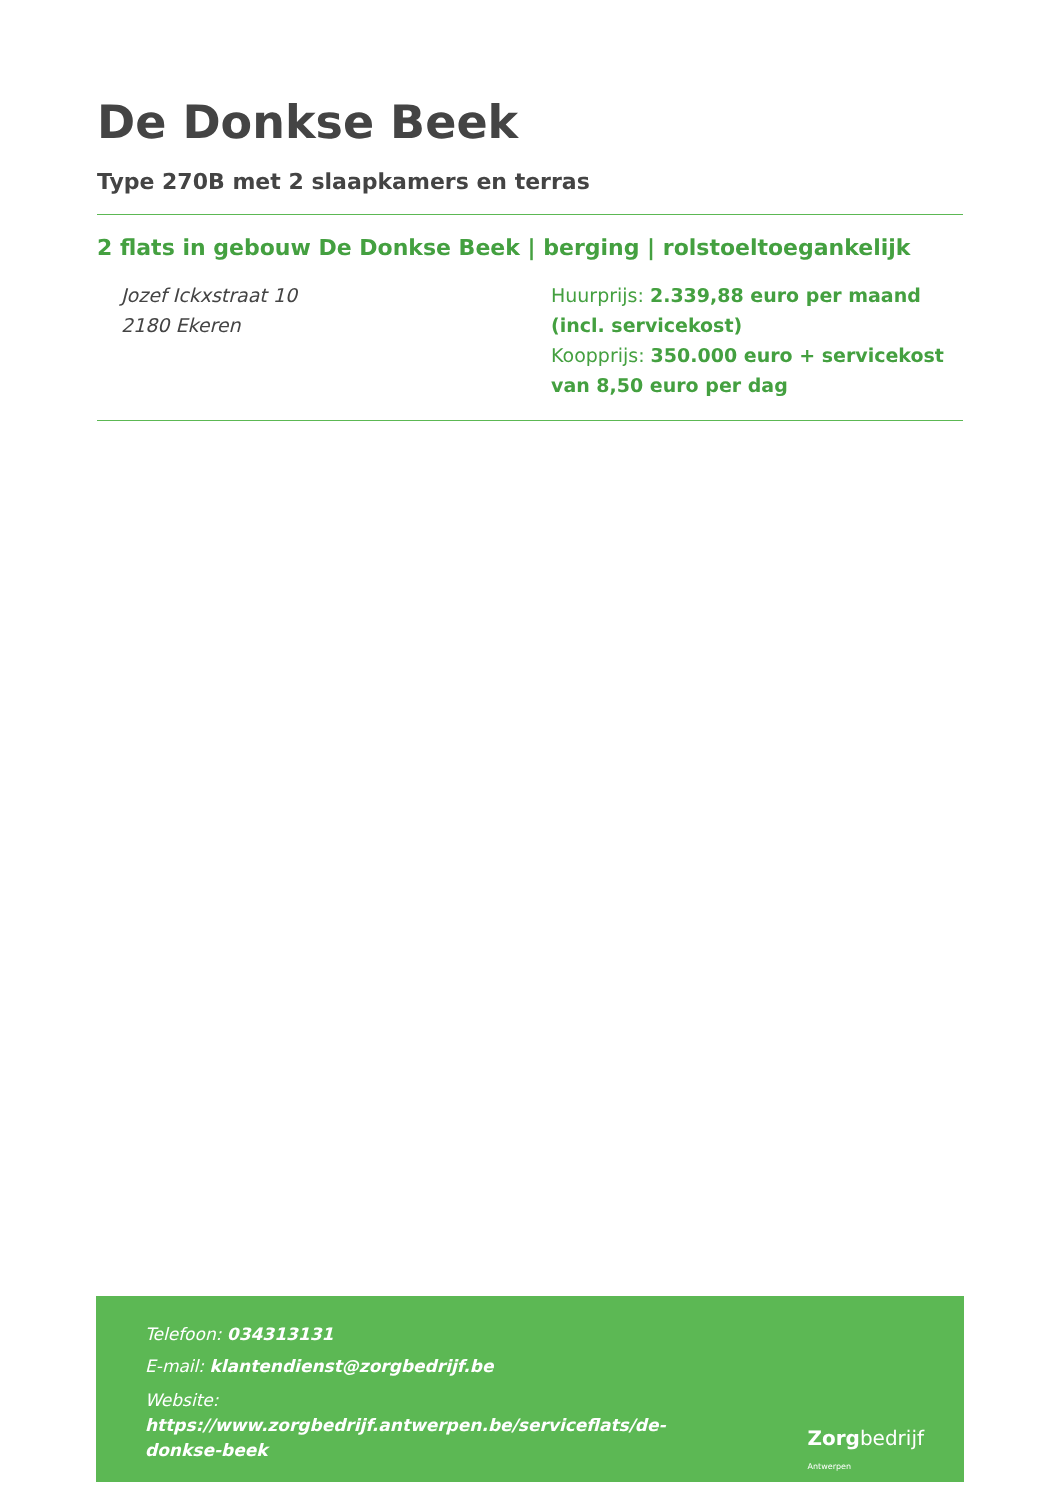De Donkse Beek
Type 270B met 2 slaapkamers en terras
2 flats in gebouw De Donkse Beek | berging | rolstoeltoegankelijk
Jozef Ickxstraat 10
2180 Ekeren
Huurprijs: 2.339,88 euro per maand (incl. servicekost)
Koopprijs: 350.000 euro + servicekost van 8,50 euro per dag
Telefoon: 034313131
E-mail: klantendienst@zorgbedrijf.be
Website:
https://www.zorgbedrijf.antwerpen.be/serviceflats/de-
donkse-beek
Zorgbedrijf
Antwerpen